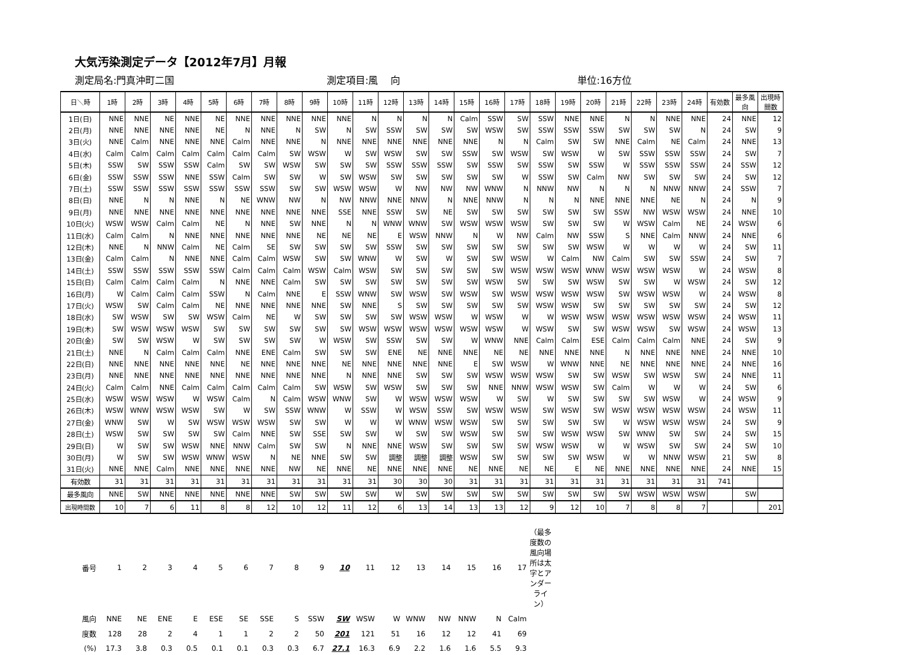大気汚染測定データ【2012年7月】月報
測定局名:門真沖町二国 測定項目:風　 向 単位:16方位
| 日＼時 | 1時 | 2時 | 3時 | 4時 | 5時 | 6時 | 7時 | 8時 | 9時 | 10時 | 11時 | 12時 | 13時 | 14時 | 15時 | 16時 | 17時 | 18時 | 19時 | 20時 | 21時 | 22時 | 23時 | 24時 | 有効数 | 最多風向 | 出現時間数 |
| --- | --- | --- | --- | --- | --- | --- | --- | --- | --- | --- | --- | --- | --- | --- | --- | --- | --- | --- | --- | --- | --- | --- | --- | --- | --- | --- | --- |
| 1日(日) | NNE | NNE | NE | NNE | NE | NNE | NNE | NNE | NNE | NNE | N | N | N | N | Calm | SSW | SW | SSW | NNE | NNE | N | N | NNE | NNE | 24 | NNE | 12 |
| 2日(月) | NNE | NNE | NNE | NNE | NE | N | NNE | N | SW | N | SW | SSW | SW | SW | SW | WSW | SW | SSW | SSW | SSW | SW | SW | SW | N | 24 | SW | 9 |
| 3日(火) | NNE | Calm | NNE | NNE | NNE | Calm | NNE | NNE | N | NNE | NNE | NNE | NNE | NNE | NNE | N | N | Calm | SW | SW | NNE | Calm | NE | Calm | 24 | NNE | 13 |
| 4日(水) | Calm | Calm | Calm | Calm | Calm | Calm | Calm | SW | WSW | W | SW | WSW | SW | SW | SSW | SW | WSW | SW | WSW | W | SW | SSW | SSW | SSW | 24 | SW | 7 |
| 5日(木) | SSW | SW | SSW | SSW | Calm | SW | SW | WSW | SW | SW | SW | SSW | SSW | SSW | SW | SSW | SW | SSW | SW | SSW | W | SSW | SSW | SSW | 24 | SSW | 12 |
| 6日(金) | SSW | SSW | SSW | NNE | SSW | Calm | SW | SW | W | SW | WSW | SW | SW | SW | SW | SW | W | SSW | SW | Calm | NW | SW | SW | SW | 24 | SW | 12 |
| 7日(土) | SSW | SSW | SSW | SSW | SSW | SSW | SSW | SW | SW | WSW | WSW | W | NW | NW | NW | WNW | N | NNW | NW | N | N | N | NNW | NNW | 24 | SSW | 7 |
| 8日(日) | NNE | N | N | NNE | N | NE | WNW | NW | N | NW | NNW | NNE | NNW | N | NNE | NNW | N | N | N | NNE | NNE | NNE | NE | N | 24 | N | 9 |
| 9日(月) | NNE | NNE | NNE | NNE | NNE | NNE | NNE | NNE | NNE | SSE | NNE | SSW | SW | NE | SW | SW | SW | SW | SW | SW | SSW | NW | WSW | WSW | 24 | NNE | 10 |
| 10日(火) | WSW | WSW | Calm | Calm | NE | N | NNE | SW | NNE | N | N | WNW | WNW | SW | WSW | WSW | WSW | SW | SW | SW | W | WSW | Calm | NE | 24 | WSW | 6 |
| 11日(水) | Calm | Calm | N | NNE | NNE | NNE | NNE | NNE | NE | NE | NE | E | WSW | NNW | N | W | NW | Calm | NW | SSW | S | NNE | Calm | NNW | 24 | NNE | 6 |
| 12日(木) | NNE | N | NNW | Calm | NE | Calm | SE | SW | SW | SW | SW | SSW | SW | SW | SW | SW | SW | SW | SW | WSW | W | W | W | W | 24 | SW | 11 |
| 13日(金) | Calm | Calm | N | NNE | NNE | Calm | Calm | WSW | SW | SW | WNW | W | SW | W | SW | SW | WSW | W | Calm | NW | Calm | SW | SW | SSW | 24 | SW | 7 |
| 14日(土) | SSW | SSW | SSW | SSW | SSW | Calm | Calm | Calm | WSW | Calm | WSW | SW | SW | SW | SW | SW | WSW | WSW | WSW | WNW | WSW | WSW | WSW | W | 24 | WSW | 8 |
| 15日(日) | Calm | Calm | Calm | Calm | N | NNE | NNE | Calm | SW | SW | SW | SW | SW | SW | SW | WSW | SW | SW | SW | WSW | SW | SW | W | WSW | 24 | SW | 12 |
| 16日(月) | W | Calm | Calm | Calm | SSW | N | Calm | NNE | E | SSW | WNW | SW | WSW | SW | WSW | SW | WSW | WSW | WSW | WSW | SW | WSW | WSW | W | 24 | WSW | 8 |
| 17日(火) | WSW | SW | Calm | Calm | NE | NNE | NNE | NNE | NNE | SW | NNE | S | SW | SW | SW | SW | SW | WSW | WSW | SW | SW | SW | SW | SW | 24 | SW | 12 |
| 18日(水) | SW | WSW | SW | SW | WSW | Calm | NE | W | SW | SW | SW | SW | WSW | WSW | W | WSW | W | W | WSW | WSW | WSW | WSW | WSW | WSW | 24 | WSW | 11 |
| 19日(木) | SW | WSW | WSW | WSW | SW | SW | SW | SW | SW | SW | WSW | WSW | WSW | WSW | WSW | WSW | W | WSW | SW | SW | WSW | WSW | SW | WSW | 24 | WSW | 13 |
| 20日(金) | SW | SW | WSW | W | SW | SW | SW | SW | W | WSW | SW | SSW | SW | SW | W | WNW | NNE | Calm | Calm | ESE | Calm | Calm | Calm | NNE | 24 | SW | 9 |
| 21日(土) | NNE | N | Calm | Calm | Calm | NNE | ENE | Calm | SW | SW | SW | ENE | NE | NNE | NNE | NE | NE | NNE | NNE | NNE | N | NNE | NNE | NNE | 24 | NNE | 10 |
| 22日(日) | NNE | NNE | NNE | NNE | NNE | NE | NNE | NNE | NNE | NE | NNE | NNE | NNE | NNE | E | SW | WSW | W | WNW | NNE | NE | NNE | NNE | NNE | 24 | NNE | 16 |
| 23日(月) | NNE | NNE | NNE | NNE | NNE | NNE | NNE | NNE | NNE | N | NNE | NNE | SW | SW | SW | WSW | WSW | WSW | SW | SW | WSW | SW | WSW | SW | 24 | NNE | 11 |
| 24日(火) | Calm | Calm | NNE | Calm | Calm | Calm | Calm | Calm | SW | WSW | SW | WSW | SW | SW | SW | NNE | NNW | WSW | WSW | SW | Calm | W | W | W | 24 | SW | 6 |
| 25日(水) | WSW | WSW | WSW | W | WSW | Calm | N | Calm | WSW | WNW | SW | W | WSW | WSW | WSW | W | SW | W | SW | SW | SW | SW | WSW | W | 24 | WSW | 9 |
| 26日(木) | WSW | WNW | WSW | WSW | SW | W | SW | SSW | WNW | W | SSW | W | WSW | SSW | SW | WSW | WSW | SW | WSW | SW | WSW | WSW | WSW | WSW | 24 | WSW | 11 |
| 27日(金) | WNW | SW | W | SW | WSW | WSW | WSW | SW | SW | W | W | W | WNW | WSW | WSW | SW | SW | SW | SW | SW | W | WSW | WSW | WSW | 24 | SW | 9 |
| 28日(土) | WSW | SW | SW | SW | SW | Calm | NNE | SW | SSE | SW | SW | W | SW | SW | WSW | SW | SW | SW | WSW | WSW | SW | WNW | SW | SW | 24 | SW | 15 |
| 29日(日) | W | SW | SW | WSW | NNE | NNW | Calm | SW | SW | N | NNE | NNE | WSW | SW | SW | SW | SW | WSW | WSW | W | W | WSW | SW | SW | 24 | SW | 10 |
| 30日(月) | W | SW | SW | WSW | WNW | WSW | N | NE | NNE | SW | SW | 調整 | 調整 | 調整 | WSW | SW | SW | SW | SW | WSW | W | W | NNW | WSW | 21 | SW | 8 |
| 31日(火) | NNE | NNE | Calm | NNE | NNE | NNE | NNE | NW | NE | NNE | NE | NNE | NNE | NNE | NE | NNE | NE | NE | E | NE | NNE | NNE | NNE | NNE | 24 | NNE | 15 |
| 有効数 | 31 | 31 | 31 | 31 | 31 | 31 | 31 | 31 | 31 | 31 | 31 | 30 | 30 | 30 | 31 | 31 | 31 | 31 | 31 | 31 | 31 | 31 | 31 | 31 | 741 | | |
| 最多風向 | NNE | SW | NNE | NNE | NNE | NNE | NNE | SW | SW | SW | SW | W | SW | SW | SW | SW | SW | SW | SW | SW | SW | WSW | WSW | WSW | | SW | |
| 出現時間数 | 10 | 7 | 6 | 11 | 8 | 8 | 12 | 10 | 12 | 11 | 12 | 6 | 13 | 14 | 13 | 13 | 12 | 9 | 12 | 10 | 7 | 8 | 8 | 7 | | | 201 |
| 番号 | 1 | 2 | 3 | 4 | 5 | 6 | 7 | 8 | 9 | 10 | 11 | 12 | 13 | 14 | 15 | 16 | 17 | （最多度数の風向場所は太字とアンダーライン） |
| 風向 | NNE | NE | ENE | E | ESE | SE | SSE | S | SSW | SW | WSW | W | WNW | NW | NNW | N | Calm | |
| 度数 | 128 | 28 | 2 | 4 | 1 | 1 | 2 | 2 | 50 | 201 | 121 | 51 | 16 | 12 | 12 | 41 | 69 | |
| (%) | 17.3 | 3.8 | 0.3 | 0.5 | 0.1 | 0.1 | 0.3 | 0.3 | 6.7 | 27.1 | 16.3 | 6.9 | 2.2 | 1.6 | 1.6 | 5.5 | 9.3 | |